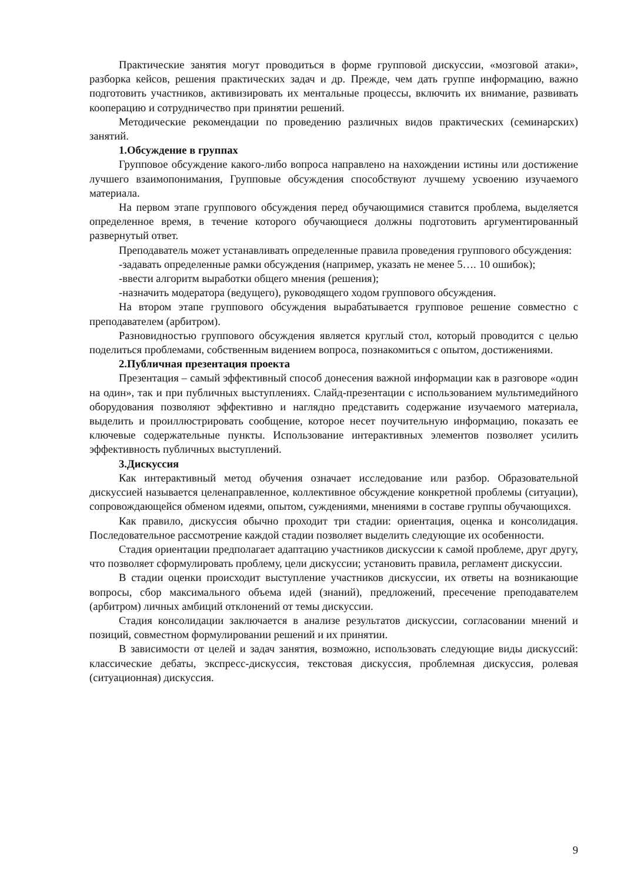Практические занятия могут проводиться в форме групповой дискуссии, «мозговой атаки», разборка кейсов, решения практических задач и др. Прежде, чем дать группе информацию, важно подготовить участников, активизировать их ментальные процессы, включить их внимание, развивать кооперацию и сотрудничество при принятии решений.
Методические рекомендации по проведению различных видов практических (семинарских) занятий.
1.Обсуждение в группах
Групповое обсуждение какого-либо вопроса направлено на нахождении истины или достижение лучшего взаимопонимания, Групповые обсуждения способствуют лучшему усвоению изучаемого материала.
На первом этапе группового обсуждения перед обучающимися ставится проблема, выделяется определенное время, в течение которого обучающиеся должны подготовить аргументированный развернутый ответ.
Преподаватель может устанавливать определенные правила проведения группового обсуждения:
-задавать определенные рамки обсуждения (например, указать не менее 5…. 10 ошибок);
-ввести алгоритм выработки общего мнения (решения);
-назначить модератора (ведущего), руководящего ходом группового обсуждения.
На втором этапе группового обсуждения вырабатывается групповое решение совместно с преподавателем (арбитром).
Разновидностью группового обсуждения является круглый стол, который проводится с целью поделиться проблемами, собственным видением вопроса, познакомиться с опытом, достижениями.
2.Публичная презентация проекта
Презентация – самый эффективный способ донесения важной информации как в разговоре «один на один», так и при публичных выступлениях. Слайд-презентации с использованием мультимедийного оборудования позволяют эффективно и наглядно представить содержание изучаемого материала, выделить и проиллюстрировать сообщение, которое несет поучительную информацию, показать ее ключевые содержательные пункты. Использование интерактивных элементов позволяет усилить эффективность публичных выступлений.
3.Дискуссия
Как интерактивный метод обучения означает исследование или разбор. Образовательной дискуссией называется целенаправленное, коллективное обсуждение конкретной проблемы (ситуации), сопровождающейся обменом идеями, опытом, суждениями, мнениями в составе группы обучающихся.
Как правило, дискуссия обычно проходит три стадии: ориентация, оценка и консолидация. Последовательное рассмотрение каждой стадии позволяет выделить следующие их особенности.
Стадия ориентации предполагает адаптацию участников дискуссии к самой проблеме, друг другу, что позволяет сформулировать проблему, цели дискуссии; установить правила, регламент дискуссии.
В стадии оценки происходит выступление участников дискуссии, их ответы на возникающие вопросы, сбор максимального объема идей (знаний), предложений, пресечение преподавателем (арбитром) личных амбиций отклонений от темы дискуссии.
Стадия консолидации заключается в анализе результатов дискуссии, согласовании мнений и позиций, совместном формулировании решений и их принятии.
В зависимости от целей и задач занятия, возможно, использовать следующие виды дискуссий: классические дебаты, экспресс-дискуссия, текстовая дискуссия, проблемная дискуссия, ролевая (ситуационная) дискуссия.
9